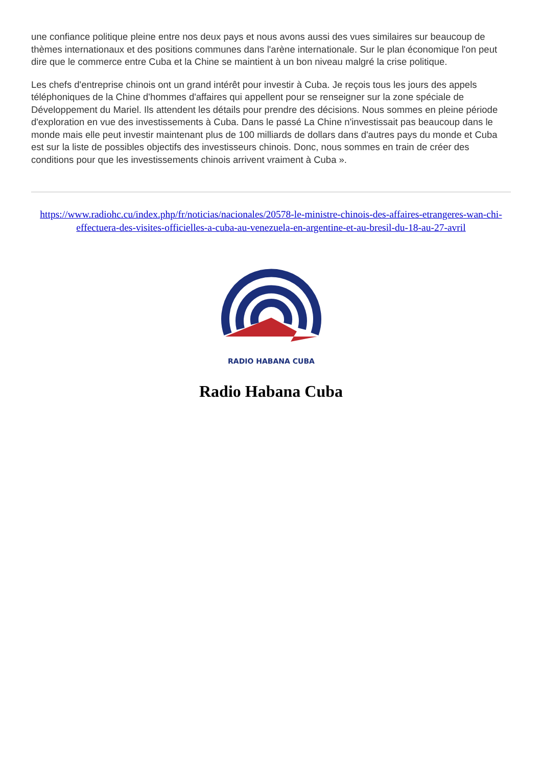une confiance politique pleine entre nos deux pays et nous avons aussi des vues similaires sur beaucoup de thèmes internationaux et des positions communes dans l'arène internationale. Sur le plan économique l'on peut dire que le commerce entre Cuba et la Chine se maintient à un bon niveau malgré la crise politique.
Les chefs d'entreprise chinois ont un grand intérêt pour investir à Cuba. Je reçois tous les jours des appels téléphoniques de la Chine d'hommes d'affaires qui appellent pour se renseigner sur la zone spéciale de Développement du Mariel. Ils attendent les détails pour prendre des décisions. Nous sommes en pleine période d'exploration en vue des investissements à Cuba. Dans le passé La Chine n'investissait pas beaucoup dans le monde mais elle peut investir maintenant plus de 100 milliards de dollars dans d'autres pays du monde et Cuba est sur la liste de possibles objectifs des investisseurs chinois. Donc, nous sommes en train de créer des conditions pour que les investissements chinois arrivent vraiment à Cuba ».
https://www.radiohc.cu/index.php/fr/noticias/nacionales/20578-le-ministre-chinois-des-affaires-etrangeres-wan-chi-effectuera-des-visites-officielles-a-cuba-au-venezuela-en-argentine-et-au-bresil-du-18-au-27-avril
RADIO HABANA CUBA
Radio Habana Cuba